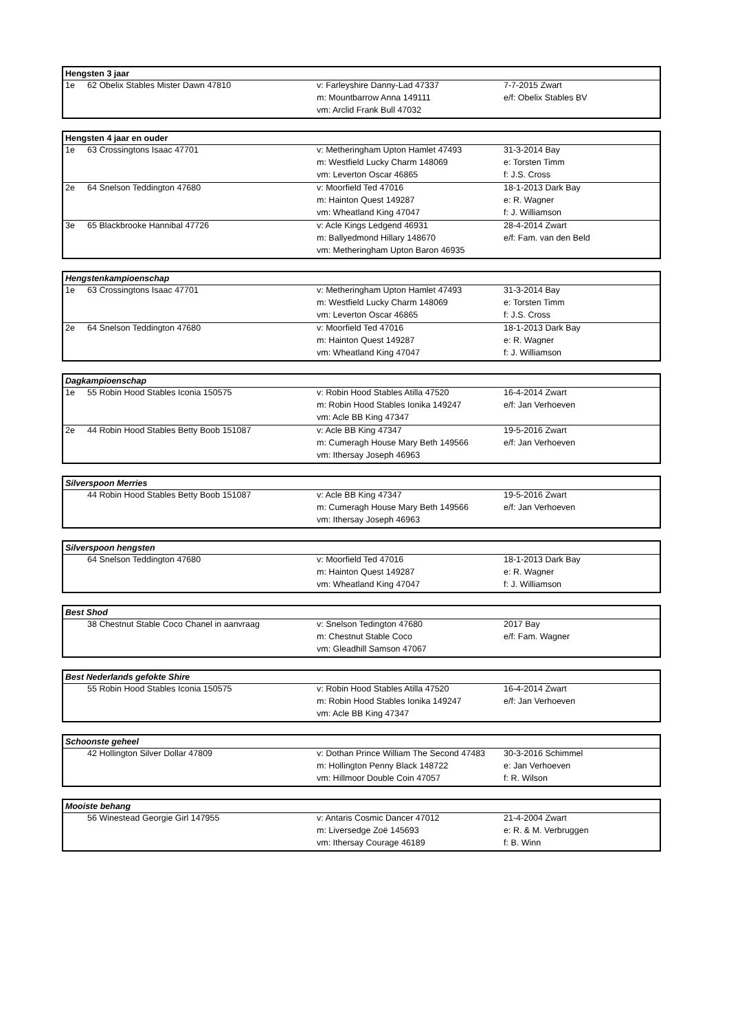| Hengsten 3 jaar | | | |
| --- | --- | --- | --- |
| 1e | 62 Obelix Stables Mister Dawn 47810 | v: Farleyshire Danny-Lad 47337 | 7-7-2015 Zwart |
| | | m: Mountbarrow Anna 149111 | e/f: Obelix Stables BV |
| | | vm: Arclid Frank Bull 47032 | |
| Hengsten 4 jaar en ouder | | | |
| --- | --- | --- | --- |
| 1e | 63 Crossingtons Isaac 47701 | v: Metheringham Upton Hamlet 47493 | 31-3-2014 Bay |
| | | m: Westfield Lucky Charm 148069 | e: Torsten Timm |
| | | vm: Leverton Oscar 46865 | f: J.S. Cross |
| 2e | 64 Snelson Teddington 47680 | v: Moorfield Ted 47016 | 18-1-2013 Dark Bay |
| | | m: Hainton Quest 149287 | e: R. Wagner |
| | | vm: Wheatland King 47047 | f: J. Williamson |
| 3e | 65 Blackbrooke Hannibal 47726 | v: Acle Kings Ledgend 46931 | 28-4-2014 Zwart |
| | | m: Ballyedmond Hillary 148670 | e/f: Fam. van den Beld |
| | | vm: Metheringham Upton Baron 46935 | |
| Hengstenkampioenschap | | | |
| --- | --- | --- | --- |
| 1e | 63 Crossingtons Isaac 47701 | v: Metheringham Upton Hamlet 47493 | 31-3-2014 Bay |
| | | m: Westfield Lucky Charm 148069 | e: Torsten Timm |
| | | vm: Leverton Oscar 46865 | f: J.S. Cross |
| 2e | 64 Snelson Teddington 47680 | v: Moorfield Ted 47016 | 18-1-2013 Dark Bay |
| | | m: Hainton Quest 149287 | e: R. Wagner |
| | | vm: Wheatland King 47047 | f: J. Williamson |
| Dagkampioenschap | | | |
| --- | --- | --- | --- |
| 1e | 55 Robin Hood Stables Iconia 150575 | v: Robin Hood Stables Atilla 47520 | 16-4-2014 Zwart |
| | | m: Robin Hood Stables Ionika 149247 | e/f: Jan Verhoeven |
| | | vm: Acle BB King 47347 | |
| 2e | 44 Robin Hood Stables Betty Boob 151087 | v: Acle BB King 47347 | 19-5-2016 Zwart |
| | | m: Cumeragh House Mary Beth 149566 | e/f: Jan Verhoeven |
| | | vm: Ithersay Joseph 46963 | |
| Silverspoon Merries | | | |
| --- | --- | --- | --- |
| | 44 Robin Hood Stables Betty Boob 151087 | v: Acle BB King 47347 | 19-5-2016 Zwart |
| | | m: Cumeragh House Mary Beth 149566 | e/f: Jan Verhoeven |
| | | vm: Ithersay Joseph 46963 | |
| Silverspoon hengsten | | | |
| --- | --- | --- | --- |
| | 64 Snelson Teddington 47680 | v: Moorfield Ted 47016 | 18-1-2013 Dark Bay |
| | | m: Hainton Quest 149287 | e: R. Wagner |
| | | vm: Wheatland King 47047 | f: J. Williamson |
| Best Shod | | | |
| --- | --- | --- | --- |
| | 38 Chestnut Stable Coco Chanel in aanvraag | v: Snelson Tedington 47680 | 2017 Bay |
| | | m: Chestnut Stable Coco | e/f: Fam. Wagner |
| | | vm: Gleadhill Samson 47067 | |
| Best Nederlands gefokte Shire | | | |
| --- | --- | --- | --- |
| | 55 Robin Hood Stables Iconia 150575 | v: Robin Hood Stables Atilla 47520 | 16-4-2014 Zwart |
| | | m: Robin Hood Stables Ionika 149247 | e/f: Jan Verhoeven |
| | | vm: Acle BB King 47347 | |
| Schoonste geheel | | | |
| --- | --- | --- | --- |
| | 42 Hollington Silver Dollar 47809 | v: Dothan Prince William The Second 47483 | 30-3-2016 Schimmel |
| | | m: Hollington Penny Black 148722 | e: Jan Verhoeven |
| | | vm: Hillmoor Double Coin 47057 | f: R. Wilson |
| Mooiste behang | | | |
| --- | --- | --- | --- |
| | 56 Winestead Georgie Girl 147955 | v: Antaris Cosmic Dancer 47012 | 21-4-2004 Zwart |
| | | m: Liversedge Zoë 145693 | e: R. & M. Verbruggen |
| | | vm: Ithersay Courage 46189 | f: B. Winn |